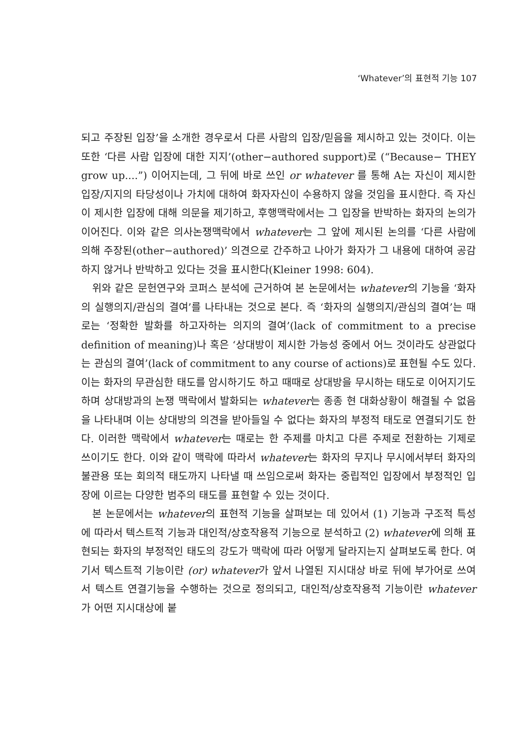‘Whatever’의 표현적 기능 107
되고 주장된 입장’을 소개한 경우로서 다른 사람의 입장/믿음을 제시하고 있는 것이다. 이는 또한 ‘다른 사람 입장에 대한 지지’(other−authored support)로 (“Because− THEY grow up....”) 이어지는데, 그 뒤에 바로 쓰인 or whatever 를 통해 A는 자신이 제시한 입장/지지의 타당성이나 가치에 대하여 화자자신이 수용하지 않을 것임을 표시한다. 즉 자신이 제시한 입장에 대해 의문을 제기하고, 후행맥락에서는 그 입장을 반박하는 화자의 논의가 이어진다. 이와 같은 의사논쟁맥락에서 whatever는 그 앞에 제시된 논의를 ‘다른 사람에 의해 주장된(other−authored)’ 의견으로 간주하고 나아가 화자가 그 내용에 대하여 공감하지 않거나 반박하고 있다는 것을 표시한다(Kleiner 1998: 604).
위와 같은 문헌연구와 코퍼스 분석에 근거하여 본 논문에서는 whatever의 기능을 ‘화자의 실행의지/관심의 결여’를 나타내는 것으로 본다. 즉 ‘화자의 실행의지/관심의 결여’는 때로는 ‘정확한 발화를 하고자하는 의지의 결여’(lack of commitment to a precise definition of meaning)나 혹은 ‘상대방이 제시한 가능성 중에서 어느 것이라도 상관없다는 관심의 결여’(lack of commitment to any course of actions)로 표현될 수도 있다. 이는 화자의 무관심한 태도를 암시하기도 하고 때때로 상대방을 무시하는 태도로 이어지기도 하며 상대방과의 논쟁 맥락에서 발화되는 whatever는 종종 현 대화상황이 해결될 수 없음을 나타내며 이는 상대방의 의견을 받아들일 수 없다는 화자의 부정적 태도로 연결되기도 한다. 이러한 맥락에서 whatever는 때로는 한 주제를 마치고 다른 주제로 전환하는 기제로 쓰이기도 한다. 이와 같이 맥락에 따라서 whatever는 화자의 무지나 무시에서부터 화자의 불관용 또는 회의적 태도까지 나타낼 때 쓰임으로써 화자는 중립적인 입장에서 부정적인 입장에 이르는 다양한 범주의 태도를 표현할 수 있는 것이다.
본 논문에서는 whatever의 표현적 기능을 살펴보는 데 있어서 (1) 기능과 구조적 특성에 따라서 텍스트적 기능과 대인적/상호작용적 기능으로 분석하고 (2) whatever에 의해 표현되는 화자의 부정적인 태도의 강도가 맥락에 따라 어떻게 달라지는지 살펴보도록 한다. 여기서 텍스트적 기능이란 (or) whatever가 앞서 나열된 지시대상 바로 뒤에 부가어로 쓰여서 텍스트 연결기능을 수행하는 것으로 정의되고, 대인적/상호작용적 기능이란 whatever가 어떤 지시대상에 붙